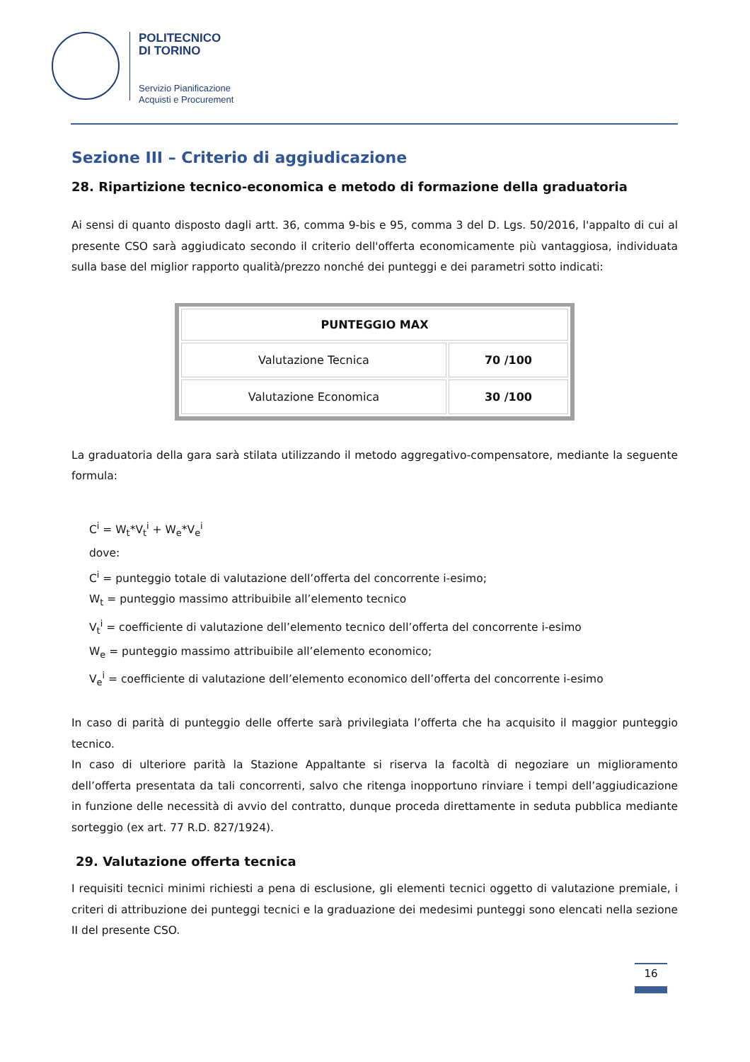POLITECNICO
DI TORINO
Servizio Pianificazione
Acquisti e Procurement
Sezione III – Criterio di aggiudicazione
28. Ripartizione tecnico-economica e metodo di formazione della graduatoria
Ai sensi di quanto disposto dagli artt. 36, comma 9-bis e 95, comma 3 del D. Lgs. 50/2016, l'appalto di cui al presente CSO sarà aggiudicato secondo il criterio dell'offerta economicamente più vantaggiosa, individuata sulla base del miglior rapporto qualità/prezzo nonché dei punteggi e dei parametri sotto indicati:
| PUNTEGGIO MAX | |
| --- | --- |
| Valutazione Tecnica | 70 /100 |
| Valutazione Economica | 30 /100 |
La graduatoria della gara sarà stilata utilizzando il metodo aggregativo-compensatore, mediante la seguente formula:
C<sup>i</sup> = W<sub>t</sub>*V<sub>t</sub><sup>i</sup> + W<sub>e</sub>*V<sub>e</sub><sup>i</sup>
dove:
C<sup>i</sup> = punteggio totale di valutazione dell’offerta del concorrente i-esimo;
W<sub>t</sub> = punteggio massimo attribuibile all’elemento tecnico
V<sub>t</sub><sup>i</sup> = coefficiente di valutazione dell’elemento tecnico dell’offerta del concorrente i-esimo
W<sub>e</sub> = punteggio massimo attribuibile all’elemento economico;
V<sub>e</sub><sup>i</sup> = coefficiente di valutazione dell’elemento economico dell’offerta del concorrente i-esimo
In caso di parità di punteggio delle offerte sarà privilegiata l’offerta che ha acquisito il maggior punteggio tecnico.
In caso di ulteriore parità la Stazione Appaltante si riserva la facoltà di negoziare un miglioramento dell’offerta presentata da tali concorrenti, salvo che ritenga inopportuno rinviare i tempi dell’aggiudicazione in funzione delle necessità di avvio del contratto, dunque proceda direttamente in seduta pubblica mediante sorteggio (ex art. 77 R.D. 827/1924).
29. Valutazione offerta tecnica
I requisiti tecnici minimi richiesti a pena di esclusione, gli elementi tecnici oggetto di valutazione premiale, i criteri di attribuzione dei punteggi tecnici e la graduazione dei medesimi punteggi sono elencati nella sezione II del presente CSO.
16